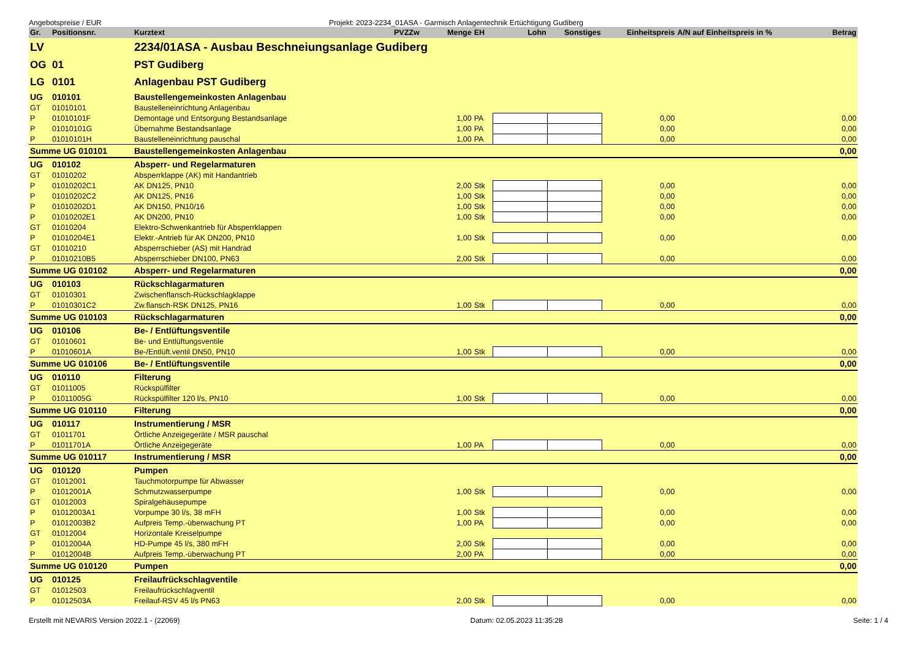Angebotspreise / EUR Projekt: 2023-2234_01ASA - Garmisch Anlagentechnik Ertüchtigung Gudiberg
| Gr. | Positionsnr. | Kurztext | PVZZw | Menge | EH | Lohn | Sonstiges | Einheitspreis | A/N auf Einheitspreis in % | Betrag |
| --- | --- | --- | --- | --- | --- | --- | --- | --- | --- | --- |
| LV | | 2234/01ASA - Ausbau Beschneiungsanlage Gudiberg | | | | | | | | |
| OG | 01 | PST Gudiberg | | | | | | | | |
| LG | 0101 | Anlagenbau PST Gudiberg | | | | | | | | |
| UG | 010101 | Baustellengemeinkosten Anlagenbau | | | | | | | | |
| GT | 01010101 | Baustelleneinrichtung Anlagenbau | | | | | | | | |
| P | 01010101F | Demontage und Entsorgung Bestandsanlage | | 1,00 | PA | | | 0,00 | | 0,00 |
| P | 01010101G | Übernahme Bestandsanlage | | 1,00 | PA | | | 0,00 | | 0,00 |
| P | 01010101H | Baustelleneinrichtung pauschal | | 1,00 | PA | | | 0,00 | | 0,00 |
| Summe UG 010101 | | Baustellengemeinkosten Anlagenbau | | | | | | | | 0,00 |
| UG | 010102 | Absperr- und Regelarmaturen | | | | | | | | |
| GT | 01010202 | Absperrklappe (AK) mit Handantrieb | | | | | | | | |
| P | 01010202C1 | AK DN125, PN10 | | 2,00 | Stk | | | 0,00 | | 0,00 |
| P | 01010202C2 | AK DN125, PN16 | | 1,00 | Stk | | | 0,00 | | 0,00 |
| P | 01010202D1 | AK DN150, PN10/16 | | 1,00 | Stk | | | 0,00 | | 0,00 |
| P | 01010202E1 | AK DN200, PN10 | | 1,00 | Stk | | | 0,00 | | 0,00 |
| GT | 01010204 | Elektro-Schwenkantrieb für Absperrklappen | | | | | | | | |
| P | 01010204E1 | Elektr.-Antrieb für AK DN200, PN10 | | 1,00 | Stk | | | 0,00 | | 0,00 |
| GT | 01010210 | Absperrschieber (AS) mit Handrad | | | | | | | | |
| P | 01010210B5 | Absperrschieber DN100, PN63 | | 2,00 | Stk | | | 0,00 | | 0,00 |
| Summe UG 010102 | | Absperr- und Regelarmaturen | | | | | | | | 0,00 |
| UG | 010103 | Rückschlagarmaturen | | | | | | | | |
| GT | 01010301 | Zwischenflansch-Rückschlagklappe | | | | | | | | |
| P | 01010301C2 | Zw.flansch-RSK DN125, PN16 | | 1,00 | Stk | | | 0,00 | | 0,00 |
| Summe UG 010103 | | Rückschlagarmaturen | | | | | | | | 0,00 |
| UG | 010106 | Be- / Entlüftungsventile | | | | | | | | |
| GT | 01010601 | Be- und Entlüftungsventile | | | | | | | | |
| P | 01010601A | Be-/Entlüft.ventil DN50, PN10 | | 1,00 | Stk | | | 0,00 | | 0,00 |
| Summe UG 010106 | | Be- / Entlüftungsventile | | | | | | | | 0,00 |
| UG | 010110 | Filterung | | | | | | | | |
| GT | 01011005 | Rückspülfilter | | | | | | | | |
| P | 01011005G | Rückspülfilter 120 l/s, PN10 | | 1,00 | Stk | | | 0,00 | | 0,00 |
| Summe UG 010110 | | Filterung | | | | | | | | 0,00 |
| UG | 010117 | Instrumentierung / MSR | | | | | | | | |
| GT | 01011701 | Örtliche Anzeigegeräte / MSR pauschal | | | | | | | | |
| P | 01011701A | Örtliche Anzeigegeräte | | 1,00 | PA | | | 0,00 | | 0,00 |
| Summe UG 010117 | | Instrumentierung / MSR | | | | | | | | 0,00 |
| UG | 010120 | Pumpen | | | | | | | | |
| GT | 01012001 | Tauchmotorpumpe für Abwasser | | | | | | | | |
| P | 01012001A | Schmutzwasserpumpe | | 1,00 | Stk | | | 0,00 | | 0,00 |
| GT | 01012003 | Spiralgehäusepumpe | | | | | | | | |
| P | 01012003A1 | Vorpumpe 30 l/s, 38 mFH | | 1,00 | Stk | | | 0,00 | | 0,00 |
| P | 01012003B2 | Aufpreis Temp.-überwachung PT | | 1,00 | PA | | | 0,00 | | 0,00 |
| GT | 01012004 | Horizontale Kreiselpumpe | | | | | | | | |
| P | 01012004A | HD-Pumpe 45 l/s, 380 mFH | | 2,00 | Stk | | | 0,00 | | 0,00 |
| P | 01012004B | Aufpreis Temp.-überwachung PT | | 2,00 | PA | | | 0,00 | | 0,00 |
| Summe UG 010120 | | Pumpen | | | | | | | | 0,00 |
| UG | 010125 | Freilaufrückschlagventile | | | | | | | | |
| GT | 01012503 | Freilaufrückschlagventil | | | | | | | | |
| P | 01012503A | Freilauf-RSV 45 l/s PN63 | | 2,00 | Stk | | | 0,00 | | 0,00 |
Erstellt mit NEVARIS Version 2022.1 - (22069)
Datum: 02.05.2023 11:35:28 Seite: 1 / 4